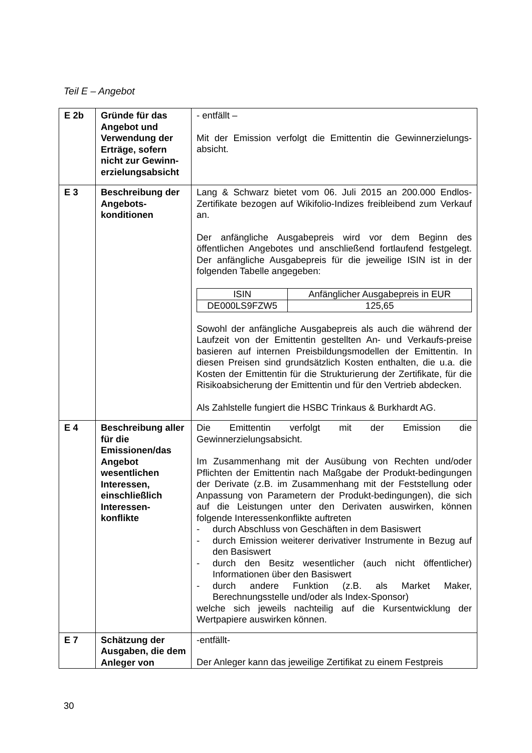Teil E – Angebot
| E 2b | Gründe für das Angebot und Verwendung der Erträge, sofern nicht zur Gewinn-erzielungsabsicht | - entfällt – Mit der Emission verfolgt die Emittentin die Gewinnerzielungs-absicht. |
| E 3 | Beschreibung der Angebots-konditionen | Lang & Schwarz bietet vom 06. Juli 2015 an 200.000 Endlos-Zertifikate bezogen auf Wikifolio-Indizes freibleibend zum Verkauf an. Der anfängliche Ausgabepreis wird vor dem Beginn des öffentlichen Angebotes und anschließend fortlaufend festgelegt. Der anfängliche Ausgabepreis für die jeweilige ISIN ist in der folgenden Tabelle angegeben: / ISIN / Anfänglicher Ausgabepreis in EUR / / --- / --- / / DE000LS9FZW5 / 125,65 / Sowohl der anfängliche Ausgabepreis als auch die während der Laufzeit von der Emittentin gestellten An- und Verkaufs-preise basieren auf internen Preisbildungsmodellen der Emittentin. In diesen Preisen sind grundsätzlich Kosten enthalten, die u.a. die Kosten der Emittentin für die Strukturierung der Zertifikate, für die Risikoabsicherung der Emittentin und für den Vertrieb abdecken. Als Zahlstelle fungiert die HSBC Trinkaus & Burkhardt AG. |
| E 4 | Beschreibung aller für die Emissionen/das Angebot wesentlichen Interessen, einschließlich Interessen-konflikte | Die Emittentin verfolgt mit der Emission die Gewinnerzielungsabsicht. Im Zusammenhang mit der Ausübung von Rechten und/oder Pflichten der Emittentin nach Maßgabe der Produkt-bedingungen der Derivate (z.B. im Zusammenhang mit der Feststellung oder Anpassung von Parametern der Produkt-bedingungen), die sich auf die Leistungen unter den Derivaten auswirken, können folgende Interessenkonflikte auftreten - durch Abschluss von Geschäften in dem Basiswert - durch Emission weiterer derivativer Instrumente in Bezug auf den Basiswert - durch den Besitz wesentlicher (auch nicht öffentlicher) Informationen über den Basiswert - durch andere Funktion (z.B. als Market Maker, Berechnungsstelle und/oder als Index-Sponsor) welche sich jeweils nachteilig auf die Kursentwicklung der Wertpapiere auswirken können. |
| E 7 | Schätzung der Ausgaben, die dem Anleger von | -entfällt- Der Anleger kann das jeweilige Zertifikat zu einem Festpreis |
30